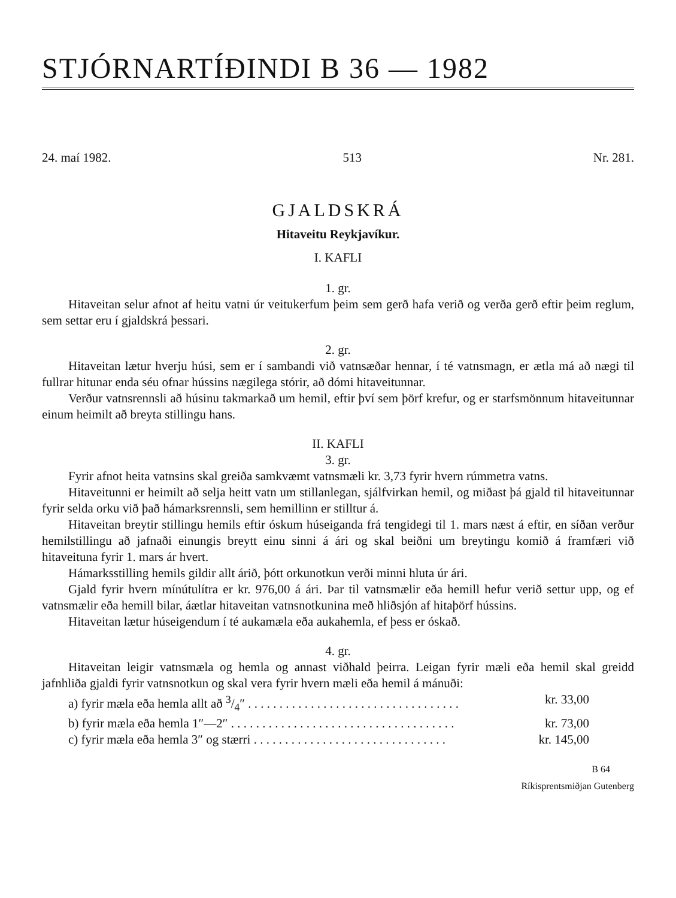STJÓRNARTÍÐINDI B 36 — 1982
24. maí 1982. 513 Nr. 281.
GJALDSKRÁ
Hitaveitu Reykjavíkur.
I. KAFLI
1. gr.
Hitaveitan selur afnot af heitu vatni úr veitukerfum þeim sem gerð hafa verið og verða gerð eftir þeim reglum, sem settar eru í gjaldskrá þessari.
2. gr.
Hitaveitan lætur hverju húsi, sem er í sambandi við vatnsæðar hennar, í té vatnsmagn, er ætla má að nægi til fullrar hitunar enda séu ofnar hússins nægilega stórir, að dómi hitaveitunnar.
Verður vatnsrennsli að húsinu takmarkað um hemil, eftir því sem þörf krefur, og er starfsmönnum hitaveitunnar einum heimilt að breyta stillingu hans.
II. KAFLI
3. gr.
Fyrir afnot heita vatnsins skal greiða samkvæmt vatnsmæli kr. 3,73 fyrir hvern rúmmetra vatns.
Hitaveitunni er heimilt að selja heitt vatn um stillanlegan, sjálfvirkan hemil, og miðast þá gjald til hitaveitunnar fyrir selda orku við það hámarksrennsli, sem hemillinn er stilltur á.
Hitaveitan breytir stillingu hemils eftir óskum húseiganda frá tengidegi til 1. mars næst á eftir, en síðan verður hemilstillingu að jafnaði einungis breytt einu sinni á ári og skal beiðni um breytingu komið á framfæri við hitaveituna fyrir 1. mars ár hvert.
Hámarksstilling hemils gildir allt árið, þótt orkunotkun verði minni hluta úr ári.
Gjald fyrir hvern mínútulítra er kr. 976,00 á ári. Þar til vatnsmælir eða hemill hefur verið settur upp, og ef vatnsmælir eða hemill bilar, áætlar hitaveitan vatnsnotkunina með hliðsjón af hitaþörf hússins.
Hitaveitan lætur húseigendum í té aukamæla eða aukahemla, ef þess er óskað.
4. gr.
Hitaveitan leigir vatnsmæla og hemla og annast viðhald þeirra. Leigan fyrir mæli eða hemil skal greidd jafnhliða gjaldi fyrir vatnsnotkun og skal vera fyrir hvern mæli eða hemil á mánuði:
a) fyrir mæla eða hemla allt að 3/4″ . . . . . . . . . . . . . . . . . . . . . . . . . . . . . . . . . . kr. 33,00
b) fyrir mæla eða hemla 1″—2″ . . . . . . . . . . . . . . . . . . . . . . . . . . . . . . . . . . . . kr. 73,00
c) fyrir mæla eða hemla 3″ og stærri . . . . . . . . . . . . . . . . . . . . . . . . . . . . . . . kr. 145,00
B 64
Ríkisprentsmiðjan Gutenberg